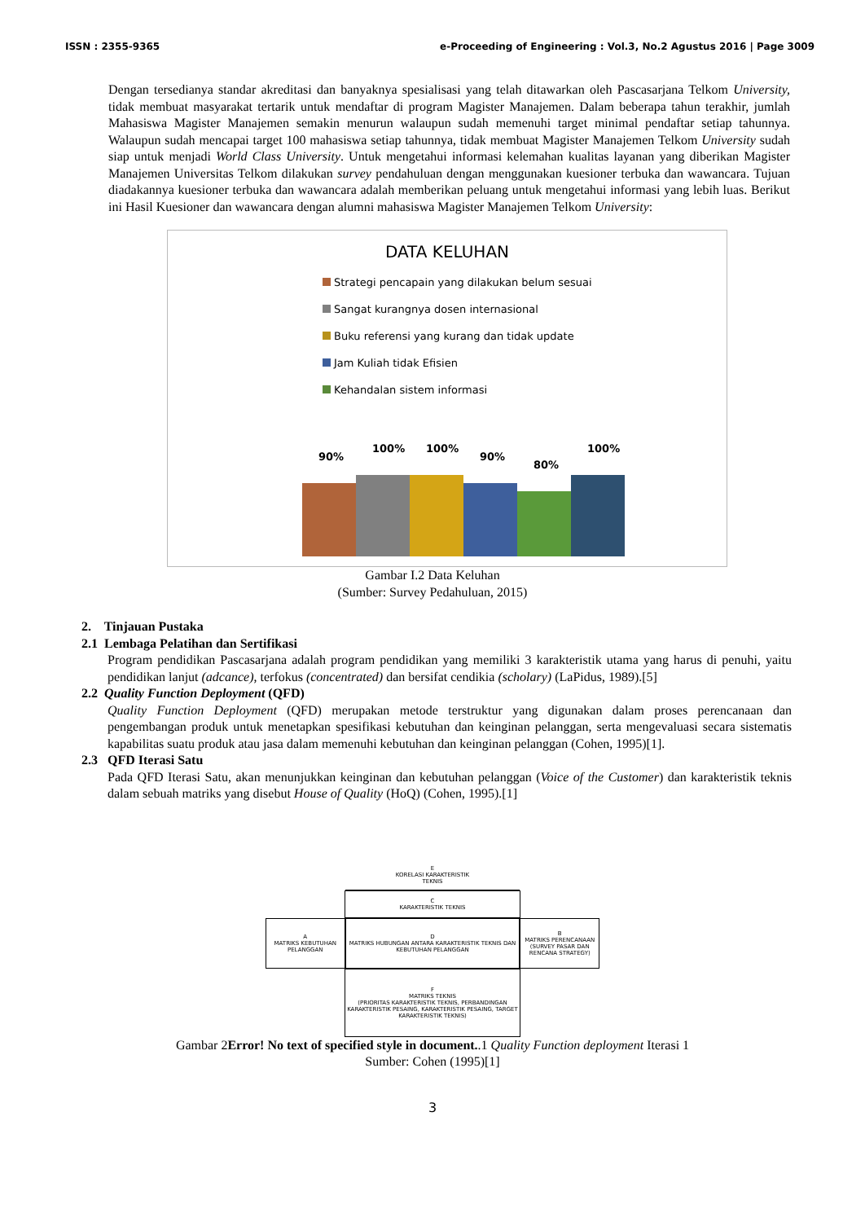ISSN : 2355-9365 e-Proceeding of Engineering : Vol.3, No.2 Agustus 2016 | Page 3009
Dengan tersedianya standar akreditasi dan banyaknya spesialisasi yang telah ditawarkan oleh Pascasarjana Telkom University, tidak membuat masyarakat tertarik untuk mendaftar di program Magister Manajemen. Dalam beberapa tahun terakhir, jumlah Mahasiswa Magister Manajemen semakin menurun walaupun sudah memenuhi target minimal pendaftar setiap tahunnya. Walaupun sudah mencapai target 100 mahasiswa setiap tahunnya, tidak membuat Magister Manajemen Telkom University sudah siap untuk menjadi World Class University. Untuk mengetahui informasi kelemahan kualitas layanan yang diberikan Magister Manajemen Universitas Telkom dilakukan survey pendahuluan dengan menggunakan kuesioner terbuka dan wawancara. Tujuan diadakannya kuesioner terbuka dan wawancara adalah memberikan peluang untuk mengetahui informasi yang lebih luas. Berikut ini Hasil Kuesioner dan wawancara dengan alumni mahasiswa Magister Manajemen Telkom University:
DATA KELUHAN
Strategi pencapain yang dilakukan belum sesuai
Sangat kurangnya dosen internasional
Buku referensi yang kurang dan tidak update
Jam Kuliah tidak Efisien
Kehandalan sistem informasi
90%
100%
100%
90%
80%
100%
Gambar I.2 Data Keluhan
(Sumber: Survey Pedahuluan, 2015)
2. Tinjauan Pustaka
2.1 Lembaga Pelatihan dan Sertifikasi
Program pendidikan Pascasarjana adalah program pendidikan yang memiliki 3 karakteristik utama yang harus di penuhi, yaitu pendidikan lanjut (adcance), terfokus (concentrated) dan bersifat cendikia (scholary) (LaPidus, 1989).[5]
2.2 Quality Function Deployment (QFD)
Quality Function Deployment (QFD) merupakan metode terstruktur yang digunakan dalam proses perencanaan dan pengembangan produk untuk menetapkan spesifikasi kebutuhan dan keinginan pelanggan, serta mengevaluasi secara sistematis kapabilitas suatu produk atau jasa dalam memenuhi kebutuhan dan keinginan pelanggan (Cohen, 1995)[1].
2.3 QFD Iterasi Satu
Pada QFD Iterasi Satu, akan menunjukkan keinginan dan kebutuhan pelanggan (Voice of the Customer) dan karakteristik teknis dalam sebuah matriks yang disebut House of Quality (HoQ) (Cohen, 1995).[1]
E
KORELASI KARAKTERISTIK
TEKNIS
C
KARAKTERISTIK TEKNIS
A
MATRIKS KEBUTUHAN PELANGGAN
D
MATRIKS HUBUNGAN ANTARA KARAKTERISTIK TEKNIS DAN KEBUTUHAN PELANGGAN
B
MATRIKS PERENCANAAN (SURVEY PASAR DAN RENCANA STRATEGY)
F
MATRIKS TEKNIS
(PRIORITAS KARAKTERISTIK TEKNIS, PERBANDINGAN KARAKTERISTIK PESAING, KARAKTERISTIK PESAING, TARGET KARAKTERISTIK TEKNIS)
Gambar 2Error! No text of specified style in document..1 Quality Function deployment Iterasi 1
Sumber: Cohen (1995)[1]
3